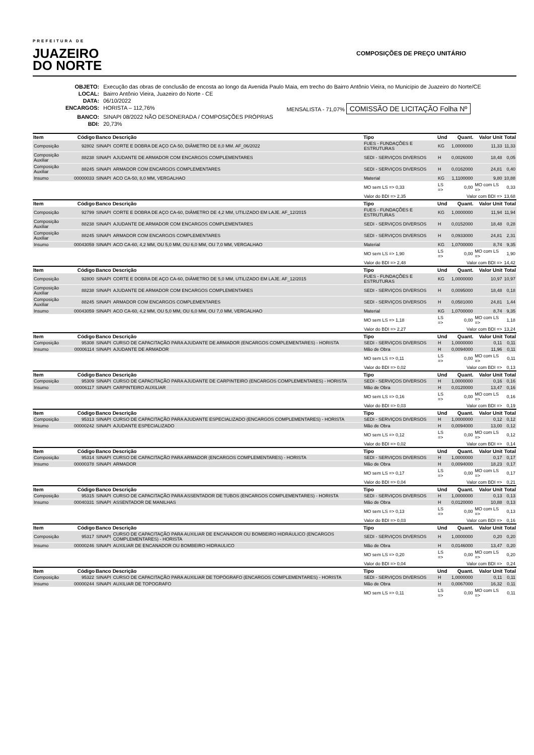PREFEITURA DE
JUAZEIRO
DO NORTE
COMPOSIÇÕES DE PREÇO UNITÁRIO
| OBJETO: | Execução das obras de conclusão de encosta ao longo da Avenida Paulo Maia, em trecho do Bairro Antônio Vieira, no Município de Juazeiro do Norte/CE | |
| LOCAL: | Bairro Antônio Vieira, Juazeiro do Norte - CE | |
| DATA: | 06/10/2022 | |
| ENCARGOS: | HORISTA – 112,76% | MENSALISTA - 71,07% COMISSÃO DE LICITAÇÃO Folha Nº |
| BANCO: | SINAPI 08/2022 NÃO DESONERADA / COMPOSIÇÕES PRÓPRIAS | |
| BDI: | 20,73% | |
| Item | Código | Banco | Descrição | Tipo | Und | Quant. | Valor Unit | Total |
| --- | --- | --- | --- | --- | --- | --- | --- | --- |
| Composição | 92802 | SINAPI | CORTE E DOBRA DE AÇO CA-50, DIÂMETRO DE 8,0 MM. AF_06/2022 | FUES - FUNDAÇÕES E ESTRUTURAS | KG | 1,0000000 | 11,33 | 11,33 |
| Composição Auxiliar | 88238 | SINAPI | AJUDANTE DE ARMADOR COM ENCARGOS COMPLEMENTARES | SEDI - SERVIÇOS DIVERSOS | H | 0,0026000 | 18,48 | 0,05 |
| Composição Auxiliar | 88245 | SINAPI | ARMADOR COM ENCARGOS COMPLEMENTARES | SEDI - SERVIÇOS DIVERSOS | H | 0,0162000 | 24,81 | 0,40 |
| Insumo | 00000033 | SINAPI | ACO CA-50, 8,0 MM, VERGALHAO | Material | KG | 1,1100000 | 9,80 | 10,88 |
| | | | | MO sem LS => 0,33 | LS => | 0,00 | MO com LS => | 0,33 |
| | | | | Valor do BDI => 2,35 | Valor com BDI => | | | 13,68 |
| Item | Código | Banco | Descrição | Tipo | Und | Quant. | Valor Unit | Total |
| Composição | 92799 | SINAPI | CORTE E DOBRA DE AÇO CA-60, DIÂMETRO DE 4,2 MM, UTILIZADO EM LAJE. AF_12/2015 | FUES - FUNDAÇÕES E ESTRUTURAS | KG | 1,0000000 | 11,94 | 11,94 |
| Composição Auxiliar | 88238 | SINAPI | AJUDANTE DE ARMADOR COM ENCARGOS COMPLEMENTARES | SEDI - SERVIÇOS DIVERSOS | H | 0,0152000 | 18,48 | 0,28 |
| Composição Auxiliar | 88245 | SINAPI | ARMADOR COM ENCARGOS COMPLEMENTARES | SEDI - SERVIÇOS DIVERSOS | H | 0,0933000 | 24,81 | 2,31 |
| Insumo | 00043059 | SINAPI | ACO CA-60, 4,2 MM, OU 5,0 MM, OU 6,0 MM, OU 7,0 MM, VERGALHAO | Material | KG | 1,0700000 | 8,74 | 9,35 |
| | | | | MO sem LS => 1,90 | LS => | 0,00 | MO com LS => | 1,90 |
| | | | | Valor do BDI => 2,48 | Valor com BDI => | | | 14,42 |
| Item | Código | Banco | Descrição | Tipo | Und | Quant. | Valor Unit | Total |
| Composição | 92800 | SINAPI | CORTE E DOBRA DE AÇO CA-60, DIÂMETRO DE 5,0 MM, UTILIZADO EM LAJE. AF_12/2015 | FUES - FUNDAÇÕES E ESTRUTURAS | KG | 1,0000000 | 10,97 | 10,97 |
| Composição Auxiliar | 88238 | SINAPI | AJUDANTE DE ARMADOR COM ENCARGOS COMPLEMENTARES | SEDI - SERVIÇOS DIVERSOS | H | 0,0095000 | 18,48 | 0,18 |
| Composição Auxiliar | 88245 | SINAPI | ARMADOR COM ENCARGOS COMPLEMENTARES | SEDI - SERVIÇOS DIVERSOS | H | 0,0581000 | 24,81 | 1,44 |
| Insumo | 00043059 | SINAPI | ACO CA-60, 4,2 MM, OU 5,0 MM, OU 6,0 MM, OU 7,0 MM, VERGALHAO | Material | KG | 1,0700000 | 8,74 | 9,35 |
| | | | | MO sem LS => 1,18 | LS => | 0,00 | MO com LS => | 1,18 |
| | | | | Valor do BDI => 2,27 | Valor com BDI => | | | 13,24 |
| Item | Código | Banco | Descrição | Tipo | Und | Quant. | Valor Unit | Total |
| Composição | 95308 | SINAPI | CURSO DE CAPACITAÇÃO PARA AJUDANTE DE ARMADOR (ENCARGOS COMPLEMENTARES) - HORISTA | SEDI - SERVIÇOS DIVERSOS | H | 1,0000000 | 0,11 | 0,11 |
| Insumo | 00006114 | SINAPI | AJUDANTE DE ARMADOR | Mão de Obra | H | 0,0094000 | 11,96 | 0,11 |
| | | | | MO sem LS => 0,11 | LS => | 0,00 | MO com LS => | 0,11 |
| | | | | Valor do BDI => 0,02 | Valor com BDI => | | | 0,13 |
| Item | Código | Banco | Descrição | Tipo | Und | Quant. | Valor Unit | Total |
| Composição | 95309 | SINAPI | CURSO DE CAPACITAÇÃO PARA AJUDANTE DE CARPINTEIRO (ENCARGOS COMPLEMENTARES) - HORISTA | SEDI - SERVIÇOS DIVERSOS | H | 1,0000000 | 0,16 | 0,16 |
| Insumo | 00006117 | SINAPI | CARPINTEIRO AUXILIAR | Mão de Obra | H | 0,0120000 | 13,47 | 0,16 |
| | | | | MO sem LS => 0,16 | LS => | 0,00 | MO com LS => | 0,16 |
| | | | | Valor do BDI => 0,03 | Valor com BDI => | | | 0,19 |
| Item | Código | Banco | Descrição | Tipo | Und | Quant. | Valor Unit | Total |
| Composição | 95313 | SINAPI | CURSO DE CAPACITAÇÃO PARA AJUDANTE ESPECIALIZADO (ENCARGOS COMPLEMENTARES) - HORISTA | SEDI - SERVIÇOS DIVERSOS | H | 1,0000000 | 0,12 | 0,12 |
| Insumo | 00000242 | SINAPI | AJUDANTE ESPECIALIZADO | Mão de Obra | H | 0,0094000 | 13,00 | 0,12 |
| | | | | MO sem LS => 0,12 | LS => | 0,00 | MO com LS => | 0,12 |
| | | | | Valor do BDI => 0,02 | Valor com BDI => | | | 0,14 |
| Item | Código | Banco | Descrição | Tipo | Und | Quant. | Valor Unit | Total |
| Composição | 95314 | SINAPI | CURSO DE CAPACITAÇÃO PARA ARMADOR (ENCARGOS COMPLEMENTARES) - HORISTA | SEDI - SERVIÇOS DIVERSOS | H | 1,0000000 | 0,17 | 0,17 |
| Insumo | 00000378 | SINAPI | ARMADOR | Mão de Obra | H | 0,0094000 | 18,23 | 0,17 |
| | | | | MO sem LS => 0,17 | LS => | 0,00 | MO com LS => | 0,17 |
| | | | | Valor do BDI => 0,04 | Valor com BDI => | | | 0,21 |
| Item | Código | Banco | Descrição | Tipo | Und | Quant. | Valor Unit | Total |
| Composição | 95315 | SINAPI | CURSO DE CAPACITAÇÃO PARA ASSENTADOR DE TUBOS (ENCARGOS COMPLEMENTARES) - HORISTA | SEDI - SERVIÇOS DIVERSOS | H | 1,0000000 | 0,13 | 0,13 |
| Insumo | 00040331 | SINAPI | ASSENTADOR DE MANILHAS | Mão de Obra | H | 0,0120000 | 10,88 | 0,13 |
| | | | | MO sem LS => 0,13 | LS => | 0,00 | MO com LS => | 0,13 |
| | | | | Valor do BDI => 0,03 | Valor com BDI => | | | 0,16 |
| Item | Código | Banco | Descrição | Tipo | Und | Quant. | Valor Unit | Total |
| Composição | 95317 | SINAPI | CURSO DE CAPACITAÇÃO PARA AUXILIAR DE ENCANADOR OU BOMBEIRO HIDRÁULICO (ENCARGOS COMPLEMENTARES) - HORISTA | SEDI - SERVIÇOS DIVERSOS | H | 1,0000000 | 0,20 | 0,20 |
| Insumo | 00000246 | SINAPI | AUXILIAR DE ENCANADOR OU BOMBEIRO HIDRAULICO | Mão de Obra | H | 0,0146000 | 13,47 | 0,20 |
| | | | | MO sem LS => 0,20 | LS => | 0,00 | MO com LS => | 0,20 |
| | | | | Valor do BDI => 0,04 | Valor com BDI => | | | 0,24 |
| Item | Código | Banco | Descrição | Tipo | Und | Quant. | Valor Unit | Total |
| Composição | 95322 | SINAPI | CURSO DE CAPACITAÇÃO PARA AUXILIAR DE TOPÓGRAFO (ENCARGOS COMPLEMENTARES) - HORISTA | SEDI - SERVIÇOS DIVERSOS | H | 1,0000000 | 0,11 | 0,11 |
| Insumo | 00000244 | SINAPI | AUXILIAR DE TOPOGRAFO | Mão de Obra | H | 0,0067000 | 16,32 | 0,11 |
| | | | | MO sem LS => 0,11 | LS => | 0,00 | MO com LS => | 0,11 |